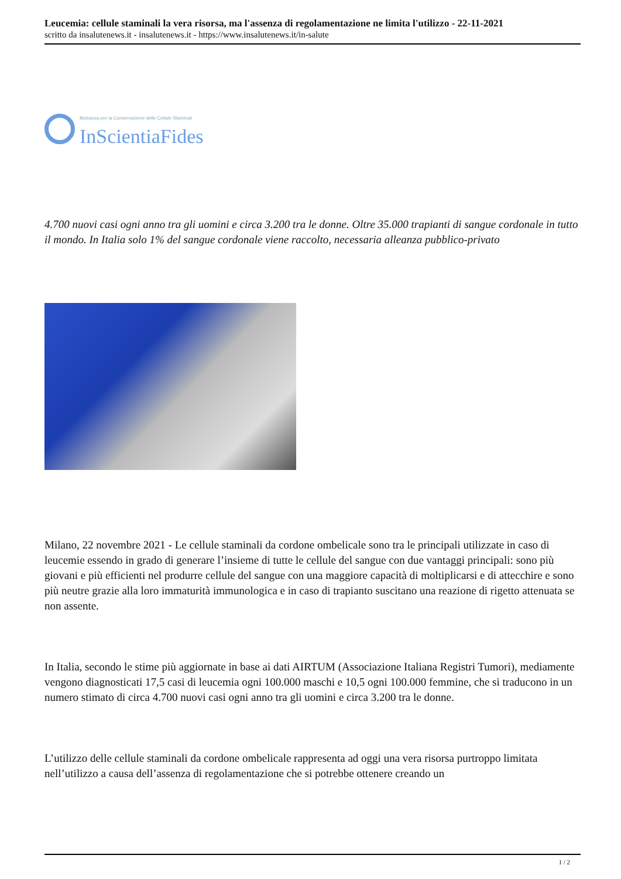Leucemia: cellule staminali la vera risorsa, ma l'assenza di regolamentazione ne limita l'utilizzo - 22-11-2021
scritto da insalutenews.it - insalutenews.it - https://www.insalutenews.it/in-salute
Biobanca per la Conservazione delle Cellule Staminali
InScientiaFides
4.700 nuovi casi ogni anno tra gli uomini e circa 3.200 tra le donne. Oltre 35.000 trapianti di sangue cordonale in tutto il mondo. In Italia solo 1% del sangue cordonale viene raccolto, necessaria alleanza pubblico-privato
Milano, 22 novembre 2021 - Le cellule staminali da cordone ombelicale sono tra le principali utilizzate in caso di leucemie essendo in grado di generare l’insieme di tutte le cellule del sangue con due vantaggi principali: sono più giovani e più efficienti nel produrre cellule del sangue con una maggiore capacità di moltiplicarsi e di attecchire e sono più neutre grazie alla loro immaturità immunologica e in caso di trapianto suscitano una reazione di rigetto attenuata se non assente.
In Italia, secondo le stime più aggiornate in base ai dati AIRTUM (Associazione Italiana Registri Tumori), mediamente vengono diagnosticati 17,5 casi di leucemia ogni 100.000 maschi e 10,5 ogni 100.000 femmine, che si traducono in un numero stimato di circa 4.700 nuovi casi ogni anno tra gli uomini e circa 3.200 tra le donne.
L’utilizzo delle cellule staminali da cordone ombelicale rappresenta ad oggi una vera risorsa purtroppo limitata nell’utilizzo a causa dell’assenza di regolamentazione che si potrebbe ottenere creando un
1 / 2